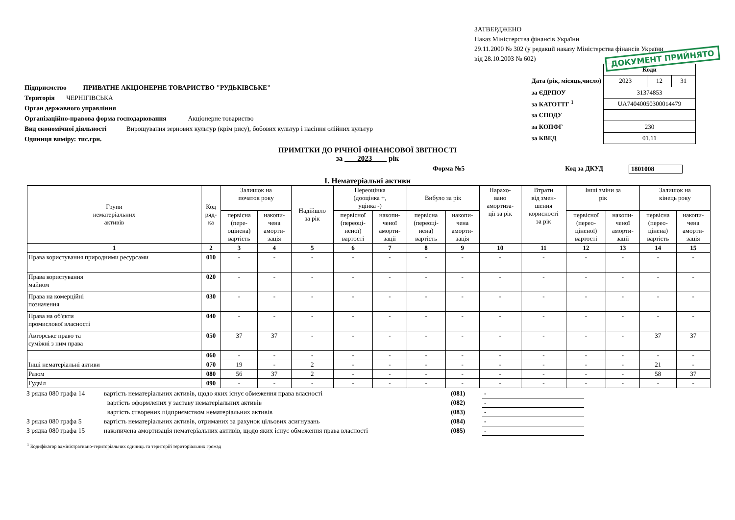ЗАТВЕРДЖЕНО
Наказ Міністерства фінансів України
29.11.2000 № 302 (у редакції наказу Міністерства фінансів України
від 28.10.2003 № 602)
ДОКУМЕНТ ПРИЙНЯТО
Підприємство ПРИВАТНЕ АКЦІОНЕРНЕ ТОВАРИСТВО "РУДЬКІВСЬКЕ"
Територія ЧЕРНІГІВСЬКА
Орган державного управління
Організаційно-правова форма господарювання Акціонерне товариство
Вид економічної діяльності Вирощування зернових культур (крім рису), бобових культур і насіння олійних культур
Одиниця виміру: тис.грн.
| | Коди | | |
| Дата (рік, місяць,число) | 2023 | 12 | 31 |
| за ЄДРПОУ | 31374853 | | |
| за КАТОТТГ <sup>1</sup> | UA74040050300014479 | | |
| за СПОДУ | | | |
| за КОПФГ | 230 | | |
| за КВЕД | 01.11 | | |
ПРИМІТКИ ДО РІЧНОЇ ФІНАНСОВОЇ ЗВІТНОСТІ
за 2023 рік
Форма №5 Код за ДКУД 1801008
І. Нематеріальні активи
| Групи нематеріальних активів | Код ряд- ка | Залишок на початок року | | Надійшло за рік | Переоцінка (дооцінка +, уцінка -) | | Вибуло за рік | | Нарахо- вано амортиза- ції за рік | Втрати від змен- шення корисності за рік | Інші зміни за рік | | Залишок на кінець року | |
| --- | --- | --- | --- | --- | --- | --- | --- | --- | --- | --- | --- | --- | --- | --- |
| | | первісна (пере- оцінена) вартість | накопи- чена аморти- зація | | первісної (переоці- неної) вартості | накопи- ченої аморти- зації | первісна (переоці- нена) вартість | накопи- чена аморти- зація | | | первісної (перео- ціненої) вартості | накопи- ченої аморти- зації | первісна (перео- цінена) вартість | накопи- чена аморти- зація |
| 1 | 2 | 3 | 4 | 5 | 6 | 7 | 8 | 9 | 10 | 11 | 12 | 13 | 14 | 15 |
| Права користування природними ресурсами | 010 | - | - | - | - | - | - | - | - | - | - | - | - | - |
| Права користування майном | 020 | - | - | - | - | - | - | - | - | - | - | - | - | - |
| Права на комерційні позначення | 030 | - | - | - | - | - | - | - | - | - | - | - | - | - |
| Права на об'єкти промислової власності | 040 | - | - | - | - | - | - | - | - | - | - | - | - | - |
| Авторське право та суміжні з ним права | 050 | 37 | 37 | - | - | - | - | - | - | - | - | - | 37 | 37 |
| | 060 | - | - | - | - | - | - | - | - | - | - | - | - | - |
| Інші нематеріальні активи | 070 | 19 | - | 2 | - | - | - | - | - | - | - | - | 21 | - |
| Разом | 080 | 56 | 37 | 2 | - | - | - | - | - | - | - | - | 58 | 37 |
| Гудвіл | 090 | - | - | - | - | - | - | - | - | - | - | - | - | - |
| З рядка 080 графа 14 | вартість нематеріальних активів, щодо яких існує обмеження права власності | (081) | - |
| | вартість оформлених у заставу нематеріальних активів | (082) | - |
| | вартість створених підприємством нематеріальних активів | (083) | - |
| З рядка 080 графа 5 | вартість нематеріальних активів, отриманих за рахунок цільових асигнувань | (084) | - |
| З рядка 080 графа 15 | накопичена амортизація нематеріальних активів, щодо яких існує обмеження права власності | (085) | - |
<sup>1</sup> Кодифікатор адміністративно-територіальних одиниць та територій територіальних громад